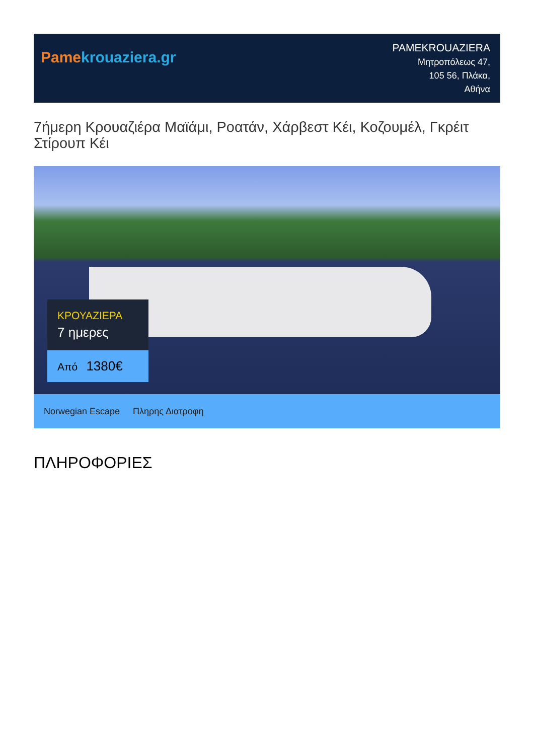Pame krouaziera.gr
PAMEKROUAZIERA
Μητροπόλεως 47,
105 56, Πλάκα,
Αθήνα
7ήμερη Κρουαζιέρα Μαϊάμι, Ροατάν, Χάρβεστ Κέι, Κοζουμέλ, Γκρέιτ Στίρουπ Κέι
ΚΡΟΥΑΖΙΕΡΑ
7 ημερες
Από 1380€
Norwegian Escape Πληρης Διατροφη
ΠΛΗΡΟΦΟΡΙΕΣ